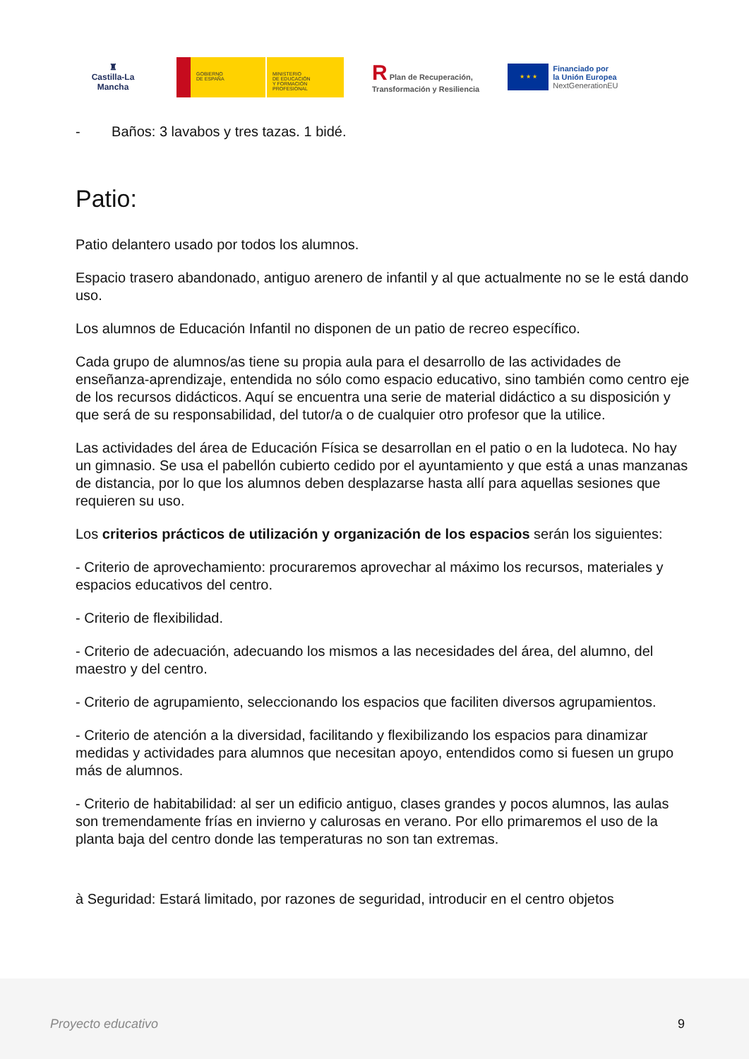♜
Castilla-La Mancha
GOBIERNO
DE ESPAÑA
MINISTERIO
DE EDUCACIÓN
Y FORMACIÓN PROFESIONAL
R Plan de Recuperación,
Transformación y Resiliencia
★ ★ ★
Financiado por
la Unión Europea
NextGenerationEU
- Baños: 3 lavabos y tres tazas. 1 bidé.
Patio:
Patio delantero usado por todos los alumnos.
Espacio trasero abandonado, antiguo arenero de infantil y al que actualmente no se le está dando uso.
Los alumnos de Educación Infantil no disponen de un patio de recreo específico.
Cada grupo de alumnos/as tiene su propia aula para el desarrollo de las actividades de enseñanza-aprendizaje, entendida no sólo como espacio educativo, sino también como centro eje de los recursos didácticos. Aquí se encuentra una serie de material didáctico a su disposición y que será de su responsabilidad, del tutor/a o de cualquier otro profesor que la utilice.
Las actividades del área de Educación Física se desarrollan en el patio o en la ludoteca. No hay un gimnasio. Se usa el pabellón cubierto cedido por el ayuntamiento y que está a unas manzanas de distancia, por lo que los alumnos deben desplazarse hasta allí para aquellas sesiones que requieren su uso.
Los criterios prácticos de utilización y organización de los espacios serán los siguientes:
- Criterio de aprovechamiento: procuraremos aprovechar al máximo los recursos, materiales y espacios educativos del centro.
- Criterio de flexibilidad.
- Criterio de adecuación, adecuando los mismos a las necesidades del área, del alumno, del maestro y del centro.
- Criterio de agrupamiento, seleccionando los espacios que faciliten diversos agrupamientos.
- Criterio de atención a la diversidad, facilitando y flexibilizando los espacios para dinamizar medidas y actividades para alumnos que necesitan apoyo, entendidos como si fuesen un grupo más de alumnos.
- Criterio de habitabilidad: al ser un edificio antiguo, clases grandes y pocos alumnos, las aulas son tremendamente frías en invierno y calurosas en verano. Por ello primaremos el uso de la planta baja del centro donde las temperaturas no son tan extremas.
à Seguridad: Estará limitado, por razones de seguridad, introducir en el centro objetos
Proyecto educativo 9